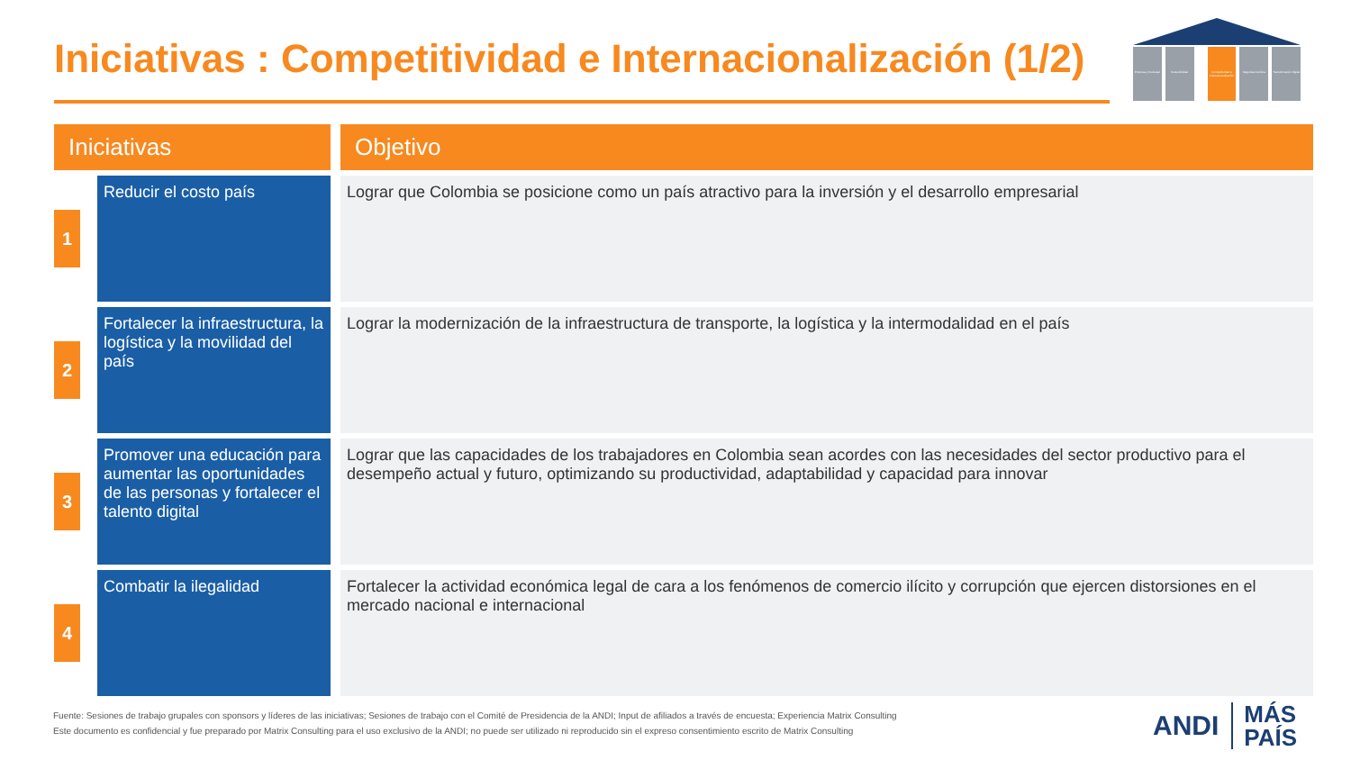Iniciativas : Competitividad e Internacionalización (1/2)
Empresa y Sociedad Sostenibilidad Competitividad e Internacionalización
Seguridad Jurídica Transformación Digital
| Iniciativas | | Objetivo |
| --- | --- | --- |
| 1 | Reducir el costo país | Lograr que Colombia se posicione como un país atractivo para la inversión y el desarrollo empresarial |
| 2 | Fortalecer la infraestructura, la logística y la movilidad del país | Lograr la modernización de la infraestructura de transporte, la logística y la intermodalidad en el país |
| 3 | Promover una educación para aumentar las oportunidades de las personas y fortalecer el talento digital | Lograr que las capacidades de los trabajadores en Colombia sean acordes con las necesidades del sector productivo para el desempeño actual y futuro, optimizando su productividad, adaptabilidad y capacidad para innovar |
| 4 | Combatir la ilegalidad | Fortalecer la actividad económica legal de cara a los fenómenos de comercio ilícito y corrupción que ejercen distorsiones en el mercado nacional e internacional |
Fuente: Sesiones de trabajo grupales con sponsors y líderes de las iniciativas; Sesiones de trabajo con el Comité de Presidencia de la ANDI; Input de afiliados a través de encuesta; Experiencia Matrix Consulting
Este documento es confidencial y fue preparado por Matrix Consulting para el uso exclusivo de la ANDI; no puede ser utilizado ni reproducido sin el expreso consentimiento escrito de Matrix Consulting
ANDI MÁS
PAÍS